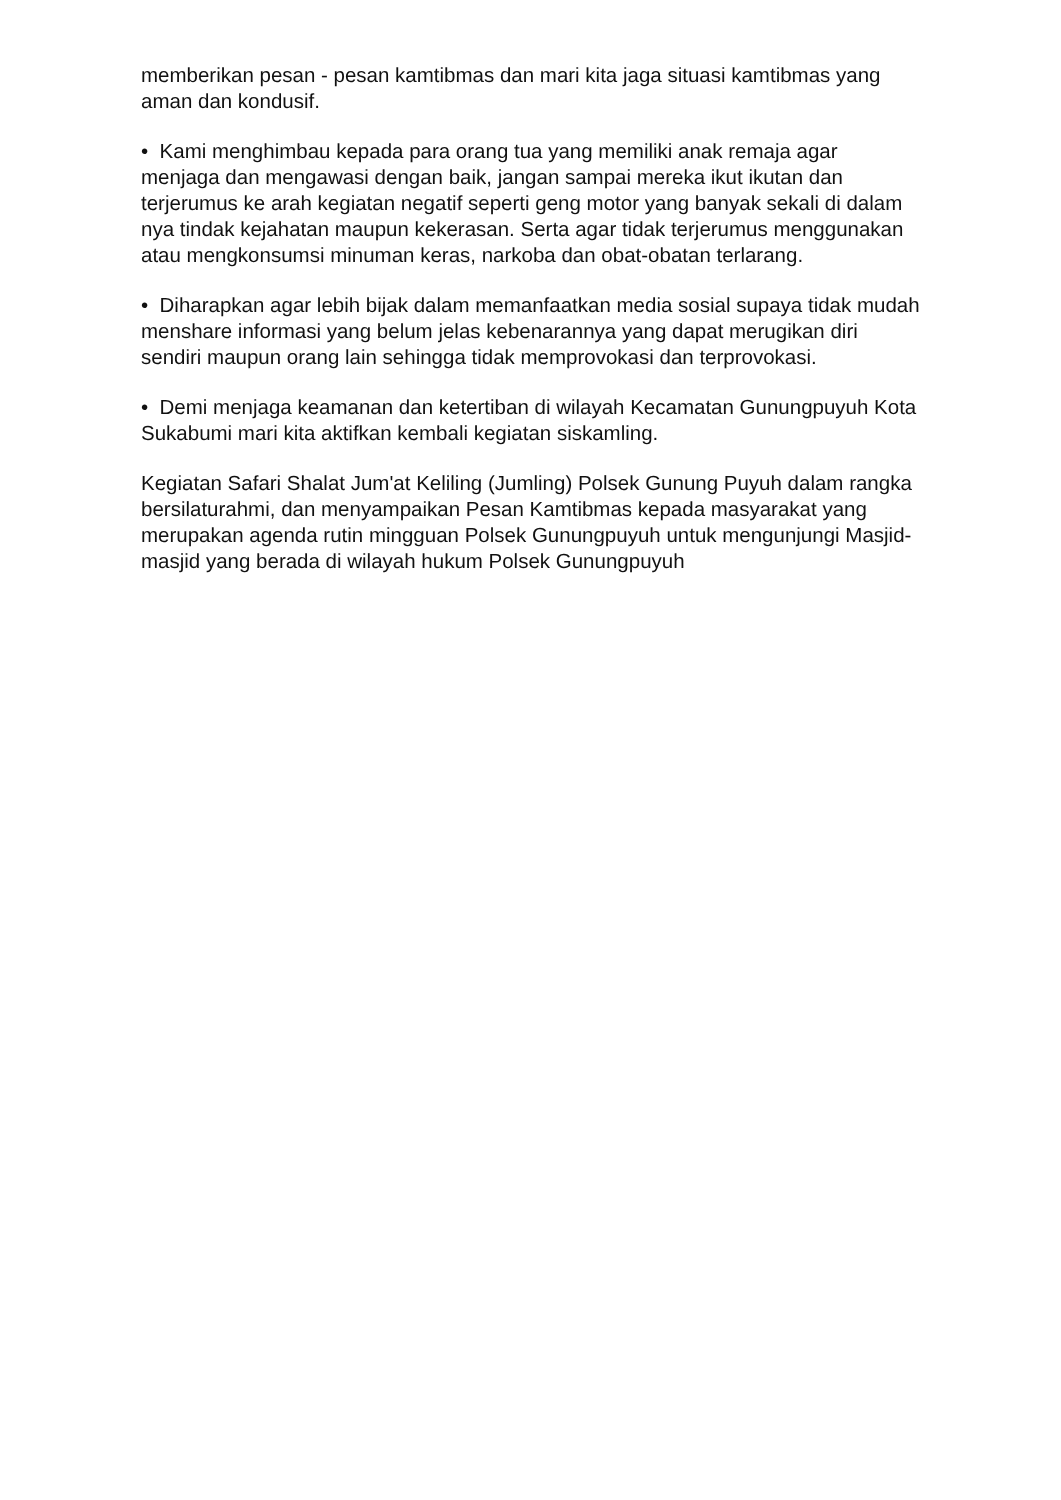memberikan pesan - pesan kamtibmas dan mari kita jaga situasi kamtibmas yang aman dan kondusif.
• Kami menghimbau kepada para orang tua yang memiliki anak remaja agar menjaga dan mengawasi dengan baik, jangan sampai mereka ikut ikutan dan terjerumus ke arah kegiatan negatif seperti geng motor yang banyak sekali di dalam nya tindak kejahatan maupun kekerasan. Serta agar tidak terjerumus menggunakan atau mengkonsumsi minuman keras, narkoba dan obat-obatan terlarang.
• Diharapkan agar lebih bijak dalam memanfaatkan media sosial supaya tidak mudah menshare informasi yang belum jelas kebenarannya yang dapat merugikan diri sendiri maupun orang lain sehingga tidak memprovokasi dan terprovokasi.
• Demi menjaga keamanan dan ketertiban di wilayah Kecamatan Gunungpuyuh Kota Sukabumi mari kita aktifkan kembali kegiatan siskamling.
Kegiatan Safari Shalat Jum'at Keliling (Jumling) Polsek Gunung Puyuh dalam rangka bersilaturahmi, dan menyampaikan Pesan Kamtibmas kepada masyarakat yang merupakan agenda rutin mingguan Polsek Gunungpuyuh untuk mengunjungi Masjid-masjid yang berada di wilayah hukum Polsek Gunungpuyuh